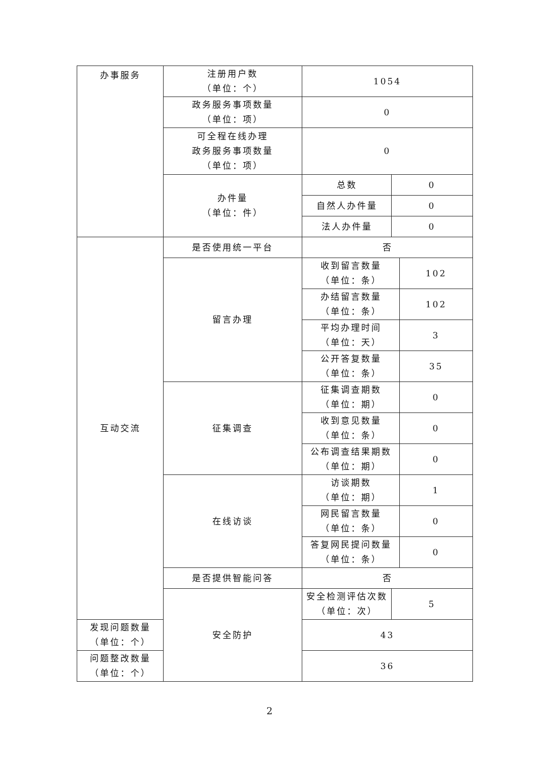| 办事服务 | 注册用户数 （单位：个） | 1054 | | |
| | 政务服务事项数量 （单位：项） | 0 | | |
| | 可全程在线办理 政务服务事项数量 （单位：项） | 0 | | |
| | 办件量 （单位：件） | 总数 | 0 | |
| | | 自然人办件量 | 0 | |
| | | 法人办件量 | 0 | |
| 互动交流 | 是否使用统一平台 | 否 | | |
| | 留言办理 | 收到留言数量 （单位：条） | | 102 |
| | | 办结留言数量 （单位：条） | | 102 |
| | | 平均办理时间 （单位：天） | | 3 |
| | | 公开答复数量 （单位：条） | | 35 |
| | 征集调查 | 征集调查期数 （单位：期） | | 0 |
| | | 收到意见数量 （单位：条） | | 0 |
| | | 公布调查结果期数 （单位：期） | | 0 |
| | 在线访谈 | 访谈期数 （单位：期） | | 1 |
| | | 网民留言数量 （单位：条） | | 0 |
| | | 答复网民提问数量 （单位：条） | | 0 |
| | 是否提供智能问答 | 否 | | |
| | 安全防护 | 安全检测评估次数 （单位：次） | 5 | |
| 发现问题数量 （单位：个） | | 43 | | |
| 问题整改数量 （单位：个） | | 36 | | |
2